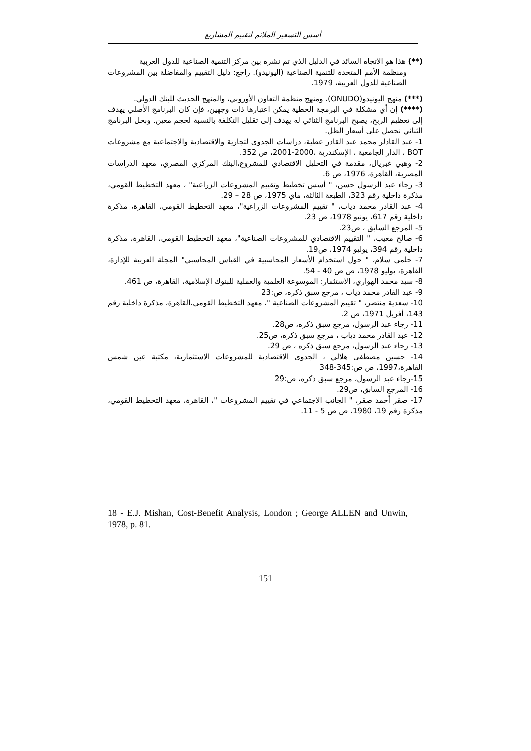أسس التسعير الملائم لتقييم المشاريع
(**) هذا هو الاتجاه السائد في الدليل الذي تم نشره بين مركز التنمية الصناعية للدول العربية
ومنظمة الأمم المتحدة للتنمية الصناعية (اليونيدو). راجع: دليل التقييم والمفاضلة بين المشروعات الصناعية للدول العربية، 1979.
(***) منهج اليونيدو(ONUDO)، ومنهج منظمة التعاون الأوروبي، والمنهج الحديث للبنك الدولي.
(****) إن أي مشكلة في البرمجة الخطية يمكن اعتبارها ذات وجهين، فإن كان البرنامج الأصلي يهدف إلى تعظيم الربح، يصبح البرنامج الثنائي له يهدف إلى تقليل التكلفة بالنسبة لحجم معين. وبحل البرنامج الثنائي نحصل على أسعار الظل.
1- عبد القادلر محمد عبد القادر عطية، دراسات الجدوى لتجارية والاقتصادية والاجتماعية مع مشروعات BOT ، الدار الجامعية ، الإسكندرية ،2000-2001، ص 352.
2- وهبي غبريال، مقدمة في التحليل الاقتصادي للمشروع،البنك المركزي المصري، معهد الدراسات المصرية، القاهرة، 1976، ص 6.
3- رجاء عبد الرسول حسن، " أسس تخطيط وتقييم المشروعات الزراعية" ، معهد التخطيط القومي، مذكرة داخلية رقم 323، الطبعة الثالثة، ماي 1975، ص 28 – 29.
4- عبد القادر محمد دياب، " تقييم المشروعات الزراعية"، معهد التخطيط القومي، القاهرة، مذكرة داخلية رقم 617، يونيو 1978، ص 23.
5- المرجع السابق ، ص23.
6- صالح مغيب، " التقييم الاقتصادي للمشروعات الصناعية"، معهد التخطيط القومي، القاهرة، مذكرة داخلية رقم 394، يوليو 1974، ص19.
7- حلمي سلام، " حول استخدام الأسعار المحاسبية في القياس المحاسبي" المجلة العربية للإدارة، القاهرة، يوليو 1978، ص ص 40 - 54.
8- سيد محمد الهواري، الاستثمار: الموسوعة العلمية والعملية للبنوك الإسلامية، القاهرة، ص 461.
9- عبد القادر محمد دياب ، مرجع سبق ذكره، ص:23
10- سعدية منتصر، " تقييم المشروعات الصناعية "، معهد التخطيط القومي،القاهرة، مذكرة داخلية رقم 143، أفريل 1971، ص 2.
11- رجاء عبد الرسول، مرجع سبق ذكره، ص28.
12- عبد القادر محمد دياب ، مرجع سبق ذكره، ص25.
13- رجاء عبد الرسول، مرجع سبق ذكره ، ص 29.
14- حسين مصطفى هلالي ، الجدوى الاقتصادية للمشروعات الاستثمارية، مكتبة عين شمس القاهرة،1997، ص ص:345-348
15-رجاء عبد الرسول، مرجع سبق ذكره، ص:29
16- المرجع السابق، ص29.
17- صقر أحمد صقر، " الجانب الاجتماعي في تقييم المشروعات "، القاهرة، معهد التخطيط القومي، مذكرة رقم 19، 1980، ص ص 5 - 11.
18 - E.J. Mishan, Cost-Benefit Analysis, London ; George ALLEN and Unwin, 1978, p. 81.
151